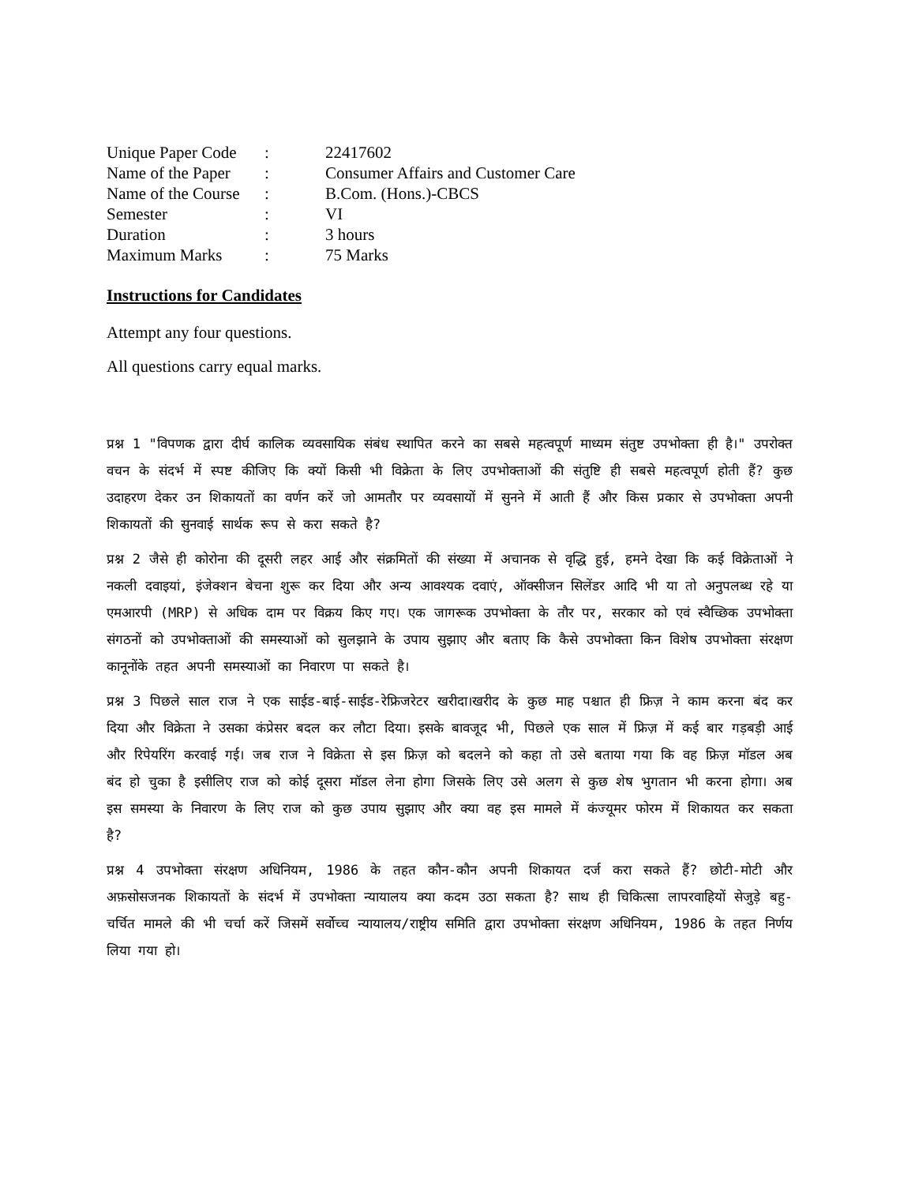| Unique Paper Code | : | 22417602 |
| Name of the Paper | : | Consumer Affairs and Customer Care |
| Name of the Course | : | B.Com. (Hons.)-CBCS |
| Semester | : | VI |
| Duration | : | 3 hours |
| Maximum Marks | : | 75 Marks |
Instructions for Candidates
Attempt any four questions.
All questions carry equal marks.
प्रश्न 1 "विपणक द्वारा दीर्घ कालिक व्यवसायिक संबंध स्थापित करने का सबसे महत्वपूर्ण माध्यम संतुष्ट उपभोक्ता ही है।" उपरोक्त वचन के संदर्भ में स्पष्ट कीजिए कि क्यों किसी भी विक्रेता के लिए उपभोक्ताओं की संतुष्टि ही सबसे महत्वपूर्ण होती हैं? कुछ उदाहरण देकर उन शिकायतों का वर्णन करें जो आमतौर पर व्यवसायों में सुनने में आती हैं और किस प्रकार से उपभोक्ता अपनी शिकायतों की सुनवाई सार्थक रूप से करा सकते है?
प्रश्न 2 जैसे ही कोरोना की दूसरी लहर आई और संक्रमितों की संख्या में अचानक से वृद्धि हुई, हमने देखा कि कई विक्रेताओं ने नकली दवाइयां, इंजेक्शन बेचना शुरू कर दिया और अन्य आवश्यक दवाएं, ऑक्सीजन सिलेंडर आदि भी या तो अनुपलब्ध रहे या एमआरपी (MRP) से अधिक दाम पर विक्रय किए गए। एक जागरूक उपभोक्ता के तौर पर, सरकार को एवं स्वैच्छिक उपभोक्ता संगठनों को उपभोक्ताओं की समस्याओं को सुलझाने के उपाय सुझाए और बताए कि कैसे उपभोक्ता किन विशेष उपभोक्ता संरक्षण कानूनोंके तहत अपनी समस्याओं का निवारण पा सकते है।
प्रश्न 3 पिछले साल राज ने एक साईड-बाई-साईड-रेफ्रिजरेटर खरीदा।खरीद के कुछ माह पश्चात ही फ्रिज़ ने काम करना बंद कर दिया और विक्रेता ने उसका कंप्रेसर बदल कर लौटा दिया। इसके बावजूद भी, पिछले एक साल में फ्रिज़ में कई बार गड़बड़ी आई और रिपेयरिंग करवाई गई। जब राज ने विक्रेता से इस फ्रिज़ को बदलने को कहा तो उसे बताया गया कि वह फ्रिज़ मॉडल अब बंद हो चुका है इसीलिए राज को कोई दूसरा मॉडल लेना होगा जिसके लिए उसे अलग से कुछ शेष भुगतान भी करना होगा। अब इस समस्या के निवारण के लिए राज को कुछ उपाय सुझाए और क्या वह इस मामले में कंज्यूमर फोरम में शिकायत कर सकता है?
प्रश्न 4 उपभोक्ता संरक्षण अधिनियम, 1986 के तहत कौन-कौन अपनी शिकायत दर्ज करा सकते हैं? छोटी-मोटी और अफ़सोसजनक शिकायतों के संदर्भ में उपभोक्ता न्यायालय क्या कदम उठा सकता है? साथ ही चिकित्सा लापरवाहियों सेजुड़े बहु-चर्चित मामले की भी चर्चा करें जिसमें सर्वोच्च न्यायालय/राष्ट्रीय समिति द्वारा उपभोक्ता संरक्षण अधिनियम, 1986 के तहत निर्णय लिया गया हो।